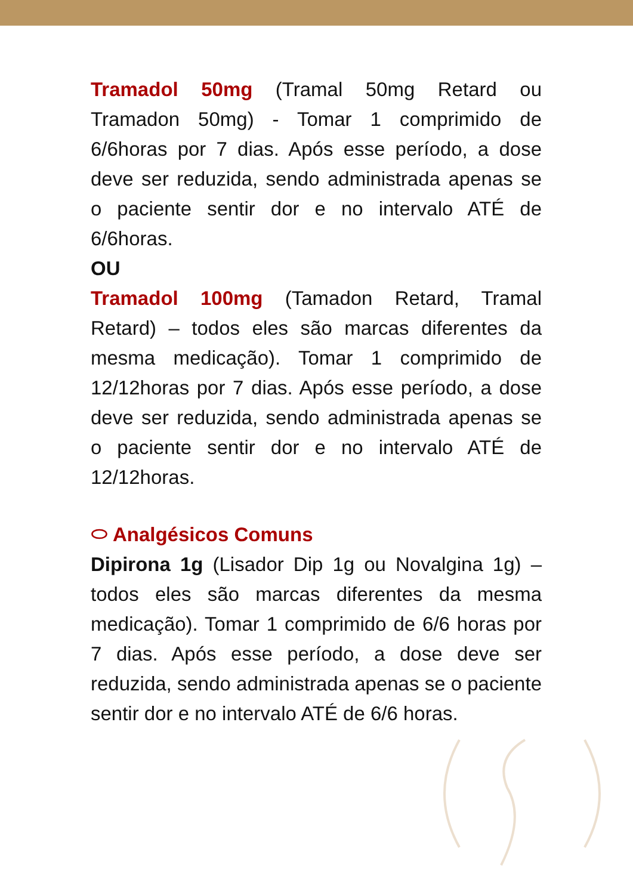Tramadol 50mg (Tramal 50mg Retard ou Tramadon 50mg) - Tomar 1 comprimido de 6/6horas por 7 dias. Após esse período, a dose deve ser reduzida, sendo administrada apenas se o paciente sentir dor e no intervalo ATÉ de 6/6horas.
OU
Tramadol 100mg (Tamadon Retard, Tramal Retard) – todos eles são marcas diferentes da mesma medicação). Tomar 1 comprimido de 12/12horas por 7 dias. Após esse período, a dose deve ser reduzida, sendo administrada apenas se o paciente sentir dor e no intervalo ATÉ de 12/12horas.
⬭ Analgésicos Comuns
Dipirona 1g (Lisador Dip 1g ou Novalgina 1g) – todos eles são marcas diferentes da mesma medicação). Tomar 1 comprimido de 6/6 horas por 7 dias. Após esse período, a dose deve ser reduzida, sendo administrada apenas se o paciente sentir dor e no intervalo ATÉ de 6/6 horas.